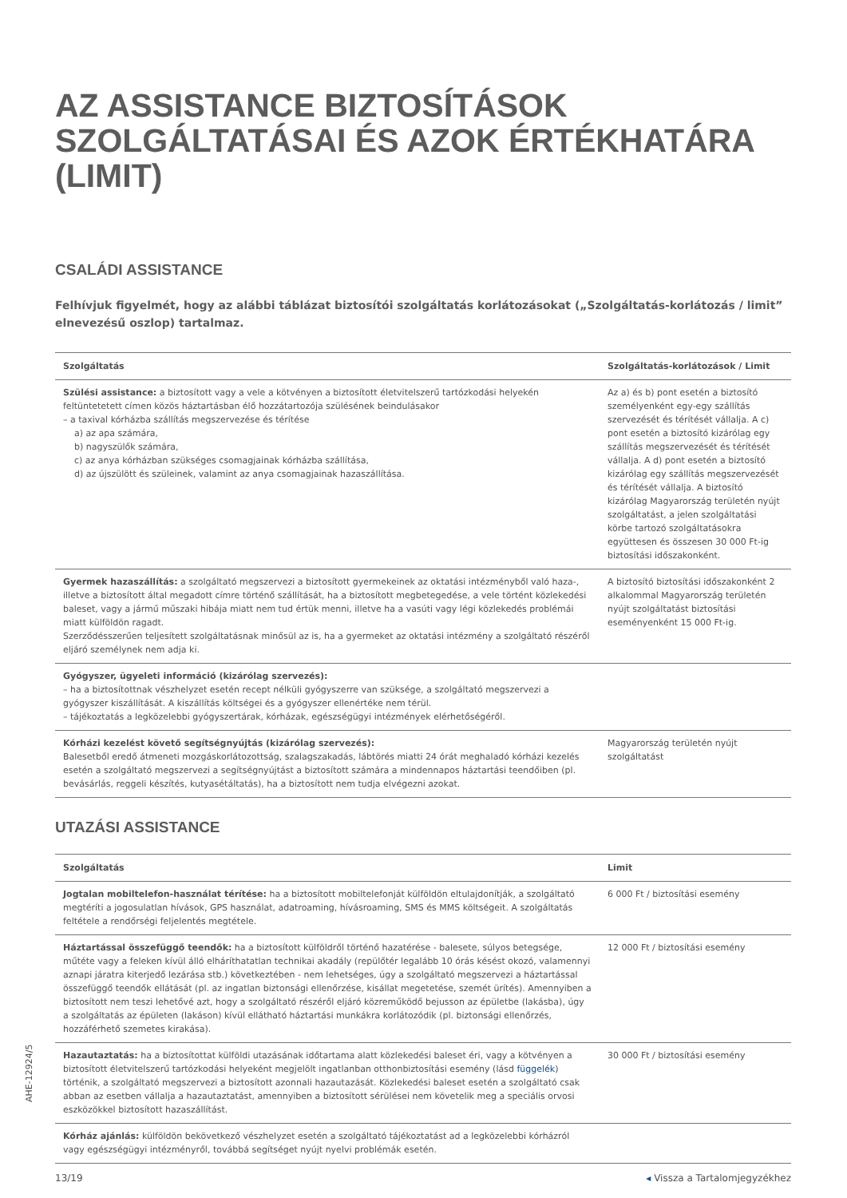AZ ASSISTANCE BIZTOSÍTÁSOK SZOLGÁLTATÁSAI ÉS AZOK ÉRTÉKHATÁRA (LIMIT)
CSALÁDI ASSISTANCE
Felhívjuk figyelmét, hogy az alábbi táblázat biztosítói szolgáltatás korlátozásokat („Szolgáltatás-korlátozás / limit” elnevezésű oszlop) tartalmaz.
| Szolgáltatás | Szolgáltatás-korlátozások / Limit |
| --- | --- |
| Szülési assistance: a biztosított vagy a vele a kötvényen a biztosított életvitelszerű tartózkodási helyekén feltüntetetett címen közös háztartásban élő hozzátartozója szülésének beindulásakor – a taxival kórházba szállítás megszervezése és térítése a) az apa számára, b) nagyszülők számára, c) az anya kórházban szükséges csomagjainak kórházba szállítása, d) az újszülött és szüleinek, valamint az anya csomagjainak hazaszállítása. | Az a) és b) pont esetén a biztosító személyenként egy-egy szállítás szervezését és térítését vállalja. A c) pont esetén a biztosító kizárólag egy szállítás megszervezését és térítését vállalja. A d) pont esetén a biztosító kizárólag egy szállítás megszervezését és térítését vállalja. A biztosító kizárólag Magyarország területén nyújt szolgáltatást, a jelen szolgáltatási körbe tartozó szolgáltatásokra együttesen és összesen 30 000 Ft-ig biztosítási időszakonként. |
| Gyermek hazaszállítás: a szolgáltató megszervezi a biztosított gyermekeinek az oktatási intézményből való haza-, illetve a biztosított által megadott címre történő szállítását, ha a biztosított megbetegedése, a vele történt közlekedési baleset, vagy a jármű műszaki hibája miatt nem tud értük menni, illetve ha a vasúti vagy légi közlekedés problémái miatt külföldön ragadt. Szerződésszerűen teljesített szolgáltatásnak minősül az is, ha a gyermeket az oktatási intézmény a szolgáltató részéről eljáró személynek nem adja ki. | A biztosító biztosítási időszakonként 2 alkalommal Magyarország területén nyújt szolgáltatást biztosítási eseményenként 15 000 Ft-ig. |
| Gyógyszer, ügyeleti információ (kizárólag szervezés): – ha a biztosítottnak vészhelyzet esetén recept nélküli gyógyszerre van szüksége, a szolgáltató megszervezi a gyógyszer kiszállítását. A kiszállítás költségei és a gyógyszer ellenértéke nem térül. – tájékoztatás a legközelebbi gyógyszertárak, kórházak, egészségügyi intézmények elérhetőségéről. | |
| Kórházi kezelést követő segítségnyújtás (kizárólag szervezés): Balesetből eredő átmeneti mozgáskorlátozottság, szalagszakadás, lábtörés miatti 24 órát meghaladó kórházi kezelés esetén a szolgáltató megszervezi a segítségnyújtást a biztosított számára a mindennapos háztartási teendőiben (pl. bevásárlás, reggeli készítés, kutyasétáltatás), ha a biztosított nem tudja elvégezni azokat. | Magyarország területén nyújt szolgáltatást |
UTAZÁSI ASSISTANCE
| Szolgáltatás | Limit |
| --- | --- |
| Jogtalan mobiltelefon-használat térítése: ha a biztosított mobiltelefonját külföldön eltulajdonítják, a szolgáltató megtéríti a jogosulatlan hívások, GPS használat, adatroaming, hívásroaming, SMS és MMS költségeit. A szolgáltatás feltétele a rendőrségi feljelentés megtétele. | 6 000 Ft / biztosítási esemény |
| Háztartással összefüggő teendők: ha a biztosított külföldről történő hazatérése - balesete, súlyos betegsége, műtéte vagy a feleken kívül álló elháríthatatlan technikai akadály (repülőtér legalább 10 órás késést okozó, valamennyi aznapi járatra kiterjedő lezárása stb.) következtében - nem lehetséges, úgy a szolgáltató megszervezi a háztartással összefüggő teendők ellátását (pl. az ingatlan biztonsági ellenőrzése, kisállat megetetése, szemét ürítés). Amennyiben a biztosított nem teszi lehetővé azt, hogy a szolgáltató részéről eljáró közreműködő bejusson az épületbe (lakásba), úgy a szolgáltatás az épületen (lakáson) kívül ellátható háztartási munkákra korlátozódik (pl. biztonsági ellenőrzés, hozzáférhető szemetes kirakása). | 12 000 Ft / biztosítási esemény |
| Hazautaztatás: ha a biztosítottat külföldi utazásának időtartama alatt közlekedési baleset éri, vagy a kötvényen a biztosított életvitelszerű tartózkodási helyeként megjelölt ingatlanban otthonbiztosítási esemény (lásd függelék ) történik, a szolgáltató megszervezi a biztosított azonnali hazautazását. Közlekedési baleset esetén a szolgáltató csak abban az esetben vállalja a hazautaztatást, amennyiben a biztosított sérülései nem követelik meg a speciális orvosi eszközökkel biztosított hazaszállítást. | 30 000 Ft / biztosítási esemény |
| Kórház ajánlás: külföldön bekövetkező vészhelyzet esetén a szolgáltató tájékoztatást ad a legközelebbi kórházról vagy egészségügyi intézményről, továbbá segítséget nyújt nyelvi problémák esetén. | |
AHE-12924/5
13/19 ◂ Vissza a Tartalomjegyzékhez